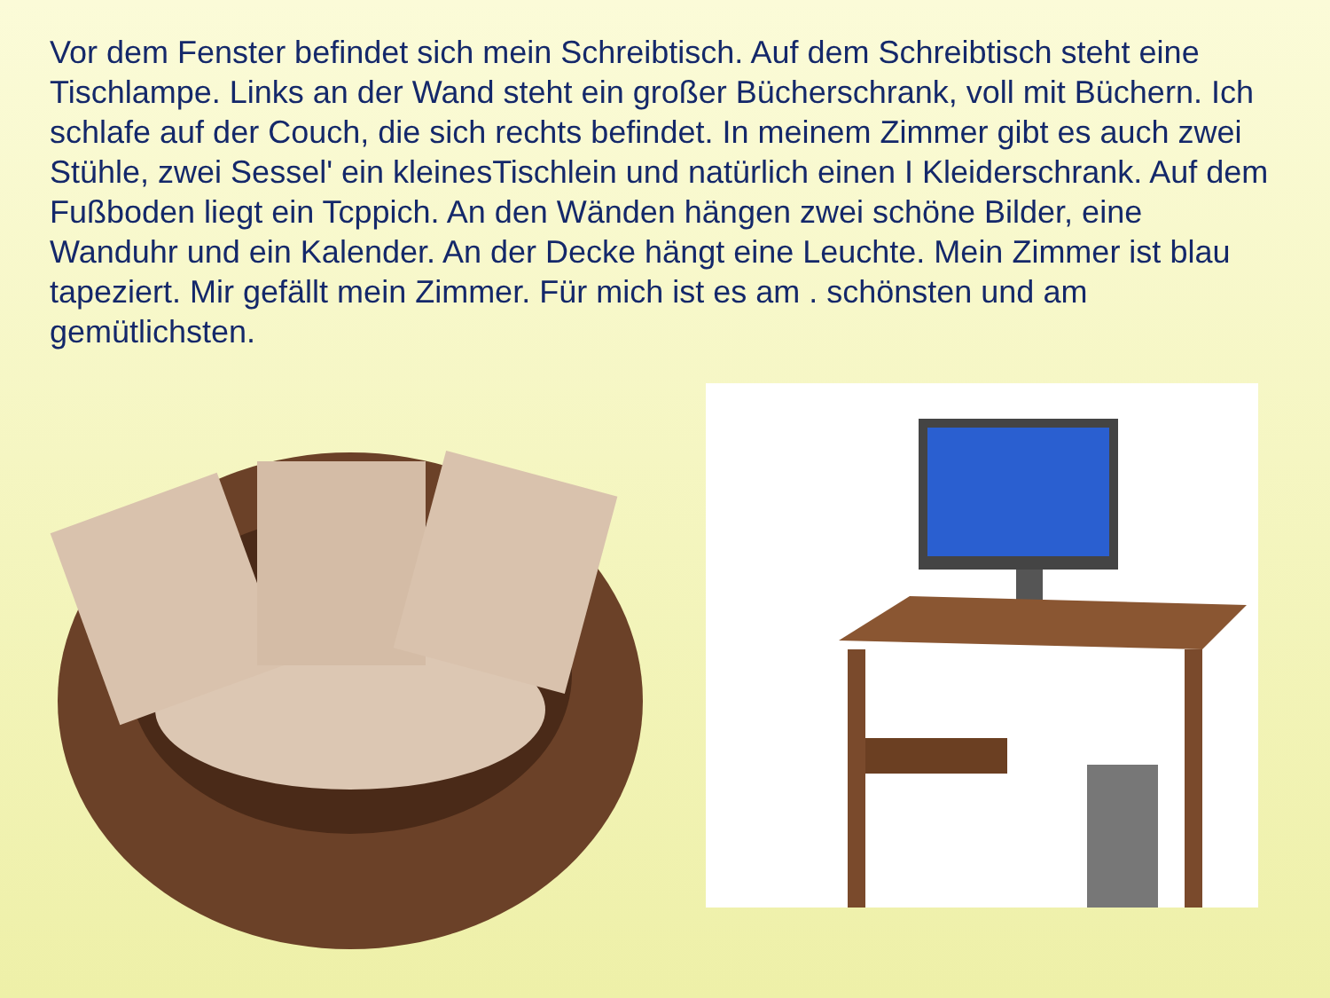Vor dem Fenster befindet sich mein Schreibtisch. Auf dem Schreibtisch steht eine Tischlampe. Links an der Wand steht ein großer Bücherschrank, voll mit Büchern. Ich schlafe auf der Couch, die sich rechts befindet. In meinem Zimmer gibt es auch zwei Stühle, zwei Sessel' ein kleinesTischlein und natürlich einen I Kleiderschrank. Auf dem Fußboden liegt ein Tcppich. An den Wänden hängen zwei schöne Bilder, eine Wanduhr und ein Kalender. An der Decke hängt eine Leuchte. Mein Zimmer ist blau tapeziert. Mir gefällt mein Zimmer. Für mich ist es am . schönsten und am gemütlichsten.